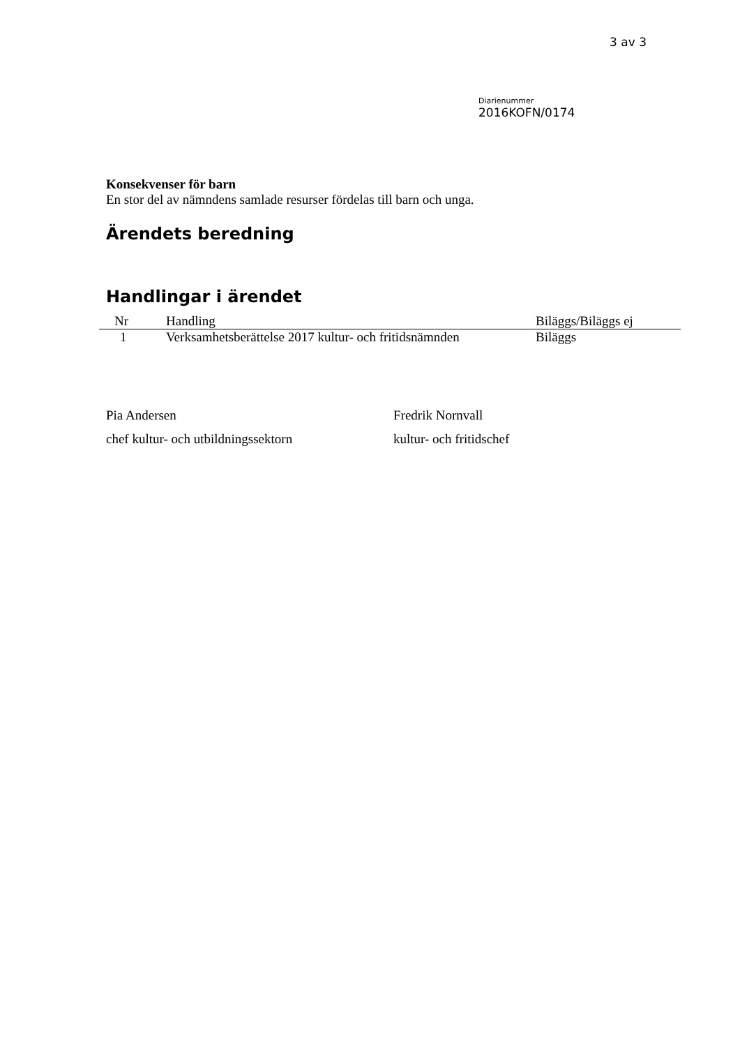3 av 3
Diarienummer
2016KOFN/0174
Konsekvenser för barn
En stor del av nämndens samlade resurser fördelas till barn och unga.
Ärendets beredning
Handlingar i ärendet
| Nr | Handling | Biläggs/Biläggs ej |
| --- | --- | --- |
| 1 | Verksamhetsberättelse 2017 kultur- och fritidsnämnden | Biläggs |
Pia Andersen
chef kultur- och utbildningssektorn
Fredrik Nornvall
kultur- och fritidschef